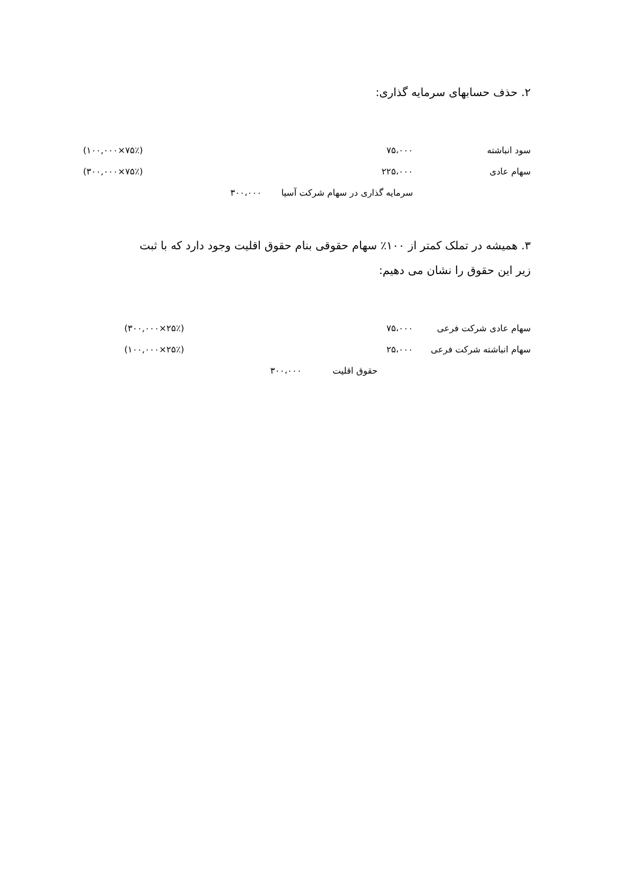۲. حذف حسابهای سرمایه گذاری:
| سود انباشته | ۷۵،۰۰۰ | | (۱۰۰,۰۰۰×۷۵٪) |
| سهام عادی | ۲۲۵،۰۰۰ | | (۳۰۰,۰۰۰×۷۵٪) |
| | سرمایه گذاری در سهام شرکت آسیا ۳۰۰،۰۰۰ | | |
۳. همیشه در تملک کمتر از ۱۰۰٪ سهام حقوقی بنام حقوق اقلیت وجود دارد که با ثبت
زیر این حقوق را نشان می دهیم:
| سهام عادی شرکت فرعی | ۷۵،۰۰۰ | (۳۰۰,۰۰۰×۲۵٪) |
| سهام انباشته شرکت فرعی | ۲۵،۰۰۰ | (۱۰۰,۰۰۰×۲۵٪) |
| | حقوق اقلیت ۳۰۰،۰۰۰ | |